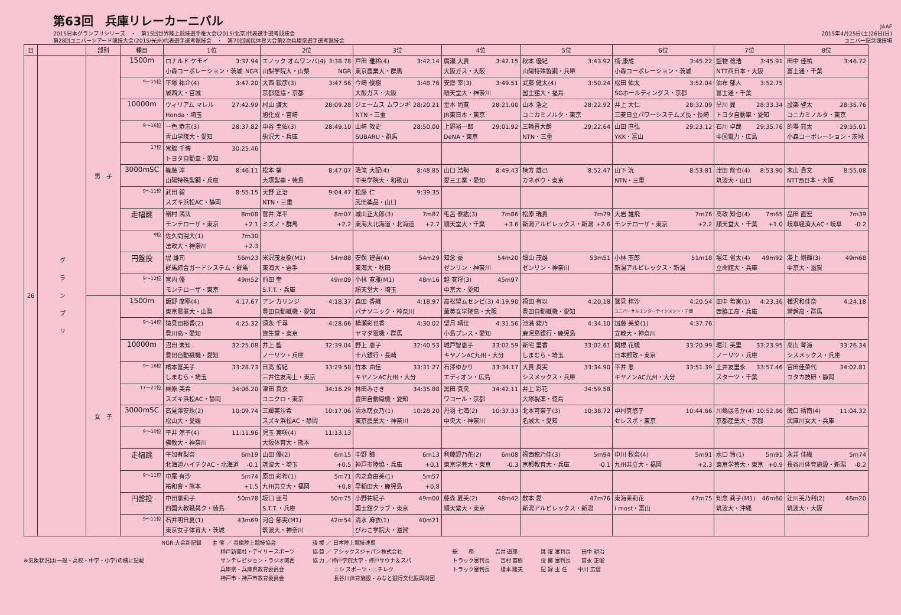第63回　兵庫リレーカーニバル
2015日本グランプリシリーズ　・　第15回世界陸上競技選手権大会(2015/北京)代表選手選考競技会
第28回ユニバーシアード競技大会(2015/光州)代表選手選考競技会　・　第70回国民体育大会第2次兵庫県選手選考競技会
JAAF
2015年4月25日(土)26日(日)
ユニバー記念競技場
| 日 | | 部別 | 種目 | 1位 | 2位 | 3位 | 4位 | 5位 | 6位 | 7位 | 8位 |
| --- | --- | --- | --- | --- | --- | --- | --- | --- | --- | --- | --- |
| 26 | グ ラ ン プ リ | 男 子 | 1500m | ロナルド ケモイ 3:37.94 小森コーポレーション・茨城 NGR | エノック オムワンバ(4) 3:38.78 山梨学院大・山梨 NGR | 戸田 雅稀(4) 3:42.14 東京農業大・群馬 | 廣瀬 大貴 3:42.15 大阪ガス・大阪 | 秋本 優紀 3:43.92 山陽特殊製鋼・兵庫 | 楠 康成 3:45.22 小森コーポレーション・茨城 | 監物 稔浩 3:45.91 NTT西日本・大阪 | 田中 佳祐 3:46.72 富士通・千葉 |
| | | | 9～15位 | 平塚 祐介(4) 3:47.20 城西大・宮城 | 大西 毅彦(3) 3:47.56 京都陸協・京都 | 今崎 俊樹 3:48.76 大阪ガス・大阪 | 安齋 宰(3) 3:49.51 順天堂大・神奈川 | 武藤 健太(4) 3:50.24 国士舘大・福島 | 松田 佑太 3:52.04 SGホールディングス・京都 | 油布 郁人 3:52.75 富士通・千葉 | |
| | | | 10000m | ウィリアム マレル 27:42.99 Honda・埼玉 | 村山 謙太 28:09.28 旭化成・宮崎 | ジェームス ムワンギ 28:20.21 NTN・三重 | 堂本 尚寛 28:21.00 JR東日本・東京 | 山本 浩之 28:22.92 コニカミノルタ・東京 | 井上 大仁 28:32.09 三菱日立パワーシステムズ長・長崎 | 早川 翼 28:33.34 トヨタ自動車・愛知 | 設楽 啓太 28:35.76 コニカミノルタ・東京 |
| | | | 9～16位 | 一色 恭志(3) 28:37.82 青山学院大・愛知 | 中谷 圭佑(3) 28:49.10 駒沢大・兵庫 | 山崎 敦史 28:50.00 SUBARU・群馬 | 上野裕一郎 29:01.92 DeNA・東京 | 三輪晋大朗 29:22.64 NTN・三重 | 山田 直弘 29:23.12 YKK・富山 | 石川 卓哉 29:35.76 中国電力・広島 | 的場 亮太 29:55.01 小森コーポレーション・茨城 |
| | | | 17位 | 宮脇 千博 30:25.46 トヨタ自動車・愛知 | | | | | | | |
| | | | 3000mSC | 篠藤 淳 8:46.11 山陽特殊製鋼・兵庫 | 松本 葵 8:47.07 大塚製薬・徳島 | 潰滝 大記(4) 8:48.85 中央学院大・和歌山 | 山口 浩勢 8:49.43 愛三工業・愛知 | 楝方 雄己 8:52.47 カネボウ・東京 | 山下 洸 8:53.81 NTN・三重 | 津田 修也(4) 8:53.90 筑波大・山口 | 末山 貴文 8:55.08 NTT西日本・大阪 |
| | | | 9～11位 | 武田 毅 8:55.15 スズキ浜松AC・静岡 | 天野 正治 9:04.47 NTN・三重 | 松藤 仁 9:39.35 武田薬品・山口 | | | | | |
| | | | 走幅跳 | 嶺村 鴻汰 8m08 モンテローザ・東京 +2.1 | 菅井 洋平 8m07 ミズノ・群馬 +2.2 | 城山正太郎(3) 7m87 東海大北海道・北海道 +2.7 | 毛呂 泰紘(3) 7m86 順天堂大・千葉 +3.6 | 松原 瑞貴 7m79 新潟アルビレックス・新潟 +2.6 | 大岩 雄飛 7m76 モンテローザ・東京 +2.2 | 高政 知也(4) 7m65 順天堂大・千葉 +1.0 | 品田 直宏 7m39 岐阜経済大AC・岐阜 -0.2 |
| | | | 9位 | 佐久間滉大(1) 7m30 法政大・神奈川 +2.3 | | | | | | | |
| | | | 円盤投 | 堤 雄司 56m23 群馬綜合ガードシステム・群馬 | 米沢茂友樹(M1) 54m88 東海大・岩手 | 安保 建吾(4) 54m29 東海大・秋田 | 知念 豪 54m20 ゼンリン・神奈川 | 畑山 茂雄 53m51 ゼンリン・神奈川 | 小林 志郎 51m18 新潟アルビレックス・新潟 | 堀江 省太(4) 49m92 立命館大・兵庫 | 湯上 剛輝(3) 49m68 中京大・滋賀 |
| | | | 9～12位 | 宮内 優 49m52 モンテローザ・東京 | 前田 奎 49m09 S.T.T.・兵庫 | 小林 寛雅(M1) 48m16 順天堂大・埼玉 | 越 寛将(3) 45m97 中京大・愛知 | | | | |
| | | 女 子 | 1500m | 飯野 摩耶(4) 4:17.67 東京農業大・山梨 | アン カリンジ 4:18.37 豊田自動織機・愛知 | 森田 香織 4:18.97 パナソニック・神奈川 | 高松望ムセンビ(3) 4:19.90 薫英女学院高・大阪 | 福田 有以 4:20.18 豊田自動織機・愛知 | 鷲見 梓沙 4:20.54 ユニバーサルエンターテインメント・千葉 | 田中 希実(1) 4:23.36 西脇工高・兵庫 | 樺沢和佳奈 4:24.18 常磐高・群馬 |
| | | | 9～14位 | 猿見田裕香(2) 4:25.32 豊川高・愛知 | 須永 千尋 4:28.66 資生堂・東京 | 横瀬彩也香 4:30.02 ヤマダ電機・群馬 | 望月 晴佳 4:31.56 小島プレス・愛知 | 池満 綾乃 4:34.10 鹿児島銀行・鹿児島 | 加藤 美菜(1) 4:37.76 立教大・神奈川 | | |
| | | | 10000m | 沼田 未知 32:25.08 豊田自動織機・愛知 | 井上 藍 32:39.04 ノーリツ・兵庫 | 野上 恵子 32:40.53 十八銀行・長崎 | 城戸智恵子 33:02.59 キヤノンAC九州・大分 | 新宅 里香 33:02.61 しまむら・埼玉 | 関根 花観 33:20.99 日本郵政・東京 | 堀江 美里 33:23.95 ノーリツ・兵庫 | 高山 琴海 33:26.34 シスメックス・兵庫 |
| | | | 9～16位 | 橋本富美子 33:28.73 しまむら・埼玉 | 日高 侑紀 33:29.58 三井住友海上・東京 | 竹本 由佳 33:31.27 キヤノンAC九州・大分 | 石澤ゆかり 33:34.17 エディオン・広島 | 大貫 真実 33:34.90 シスメックス・兵庫 | 平井 恵 33:51.39 キヤノンAC九州・大分 | 土井友里永 33:57.46 スターツ・千葉 | 宮田佳菜代 34:02.81 ユタカ技研・静岡 |
| | | | 17～21位 | 榊原 美希 34:06.20 スズキ浜松AC・静岡 | 津田 真衣 34:16.29 ユニクロ・東京 | 林田みさき 34:35.88 豊田自動織機・愛知 | 黒田 真央 34:42.11 ワコール・京都 | 井上 彩花 34:59.58 大塚製薬・徳島 | | | |
| | | | 3000mSC | 高見澤安珠(2) 10:09.74 松山大・愛媛 | 三郷実沙希 10:17.06 スズキ浜松AC・静岡 | 清水萌衣乃(1) 10:28.20 東京農業大・神奈川 | 丹羽 七海(2) 10:37.33 中央大・神奈川 | 北本可奈子(3) 10:38.72 名城大・愛知 | 中村真悠子 10:44.66 セレスポ・東京 | 川嶋はるか(4) 10:52.86 京都産業大・京都 | 磯口 晴南(4) 11:04.32 武庫川女大・兵庫 |
| | | | 9～10位 | 平井 涼子(4) 11:11.96 佛教大・神奈川 | 児玉 実咲(4) 11:13.13 大阪体育大・熊本 | | | | | | |
| | | | 走幅跳 | 平加有梨奈 6m19 北海道ハイテクAC・北海道 -0.1 | 山田 優(2) 6m15 筑波大・埼玉 +0.5 | 中野 瞳 6m13 神戸市陸協・兵庫 +0.1 | 利藤野乃花(2) 6m08 東京学芸大・東京 -0.3 | 福西穂乃佳(3) 5m94 京都教育大・兵庫 -0.1 | 中川 秋奈(4) 5m91 九州共立大・福岡 +2.3 | 水口 怜(1) 5m91 東京学芸大・東京 +0.9 | 永井 佳織 5m74 長谷川体育施設・新潟 -0.2 |
| | | | 9～11位 | 中尾 有沙 5m74 祐和會・熊本 +1.5 | 原田 彩希(1) 5m71 九州共立大・福岡 +0.8 | 内之倉由美(1) 5m57 早稲田大・鹿児島 +0.8 | | | | | |
| | | | 円盤投 | 中田恵莉子 50m78 四国大教職員ク・徳島 | 坂口 亜弓 50m75 S.T.T.・兵庫 | 小野祐紀子 49m00 国士舘クラブ・東京 | 藤森 夏美(2) 48m42 順天堂大・東京 | 敷本 愛 47m76 新潟アルビレックス・新潟 | 東海茉莉花 47m75 I most・富山 | 知念 莉子(M1) 46m60 筑波大・沖縄 | 辻川美乃利(2) 46m20 筑波大・大阪 |
| | | | 9～11位 | 石井明日夏(1) 43m69 東京女子体育大・茨城 | 河合 郁実(M1) 42m54 筑波大・神奈川 | 清水 麻衣(1) 40m21 びわこ学院大・滋賀 | | | | | |
※気象状況は(一般・高校・中学・小学)の欄に記載
NGR:大会新記録　　主 催 ／ 兵庫陸上競技協会 　　　　　　　　　　　神戸新聞社・デイリースポーツ 　　　　　　　　　　　サンテレビジョン・ラジオ関西 　　　　　　　　　　　兵庫県・兵庫県教育委員会 　　　　　　　　　　　神戸市・神戸市教育委員会
後 援 ／ 日本陸上競技連盟 協 賛 ／ アシックスジャパン株式会社 協 力 ／神戸学院大学・神戸サウナ＆スパ 　　　　ニシ スポーツ・ニチレク 　　　　長谷川体育施設・みなと銀行文化振興財団
総　　務　　　　吉井 道郎 トラック審判長　　吉村 直樹 トラック審判長　　榎本 隆夫
跳 躍 審判長　　田中 耕治 投 擲 審判長　　宮永 正俊 記 録 主 任　　中川 広信